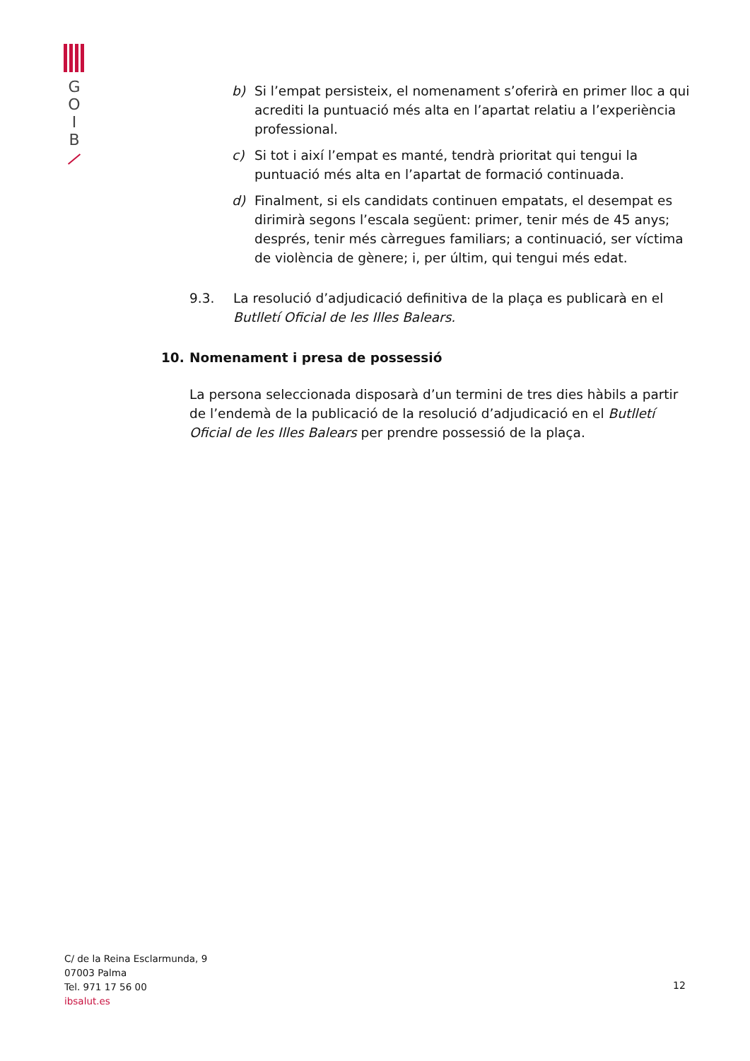G
O
I
B
b) Si l’empat persisteix, el nomenament s’oferirà en primer lloc a qui acrediti la puntuació més alta en l’apartat relatiu a l’experiència professional.
c) Si tot i així l’empat es manté, tendrà prioritat qui tengui la puntuació més alta en l’apartat de formació continuada.
d) Finalment, si els candidats continuen empatats, el desempat es dirimirà segons l’escala següent: primer, tenir més de 45 anys; després, tenir més càrregues familiars; a continuació, ser víctima de violència de gènere; i, per últim, qui tengui més edat.
9.3. La resolució d’adjudicació definitiva de la plaça es publicarà en el Butlletí Oficial de les Illes Balears.
10. Nomenament i presa de possessió
La persona seleccionada disposarà d’un termini de tres dies hàbils a partir de l’endemà de la publicació de la resolució d’adjudicació en el Butlletí Oficial de les Illes Balears per prendre possessió de la plaça.
C/ de la Reina Esclarmunda, 9
07003 Palma
Tel. 971 17 56 00
ibsalut.es
12